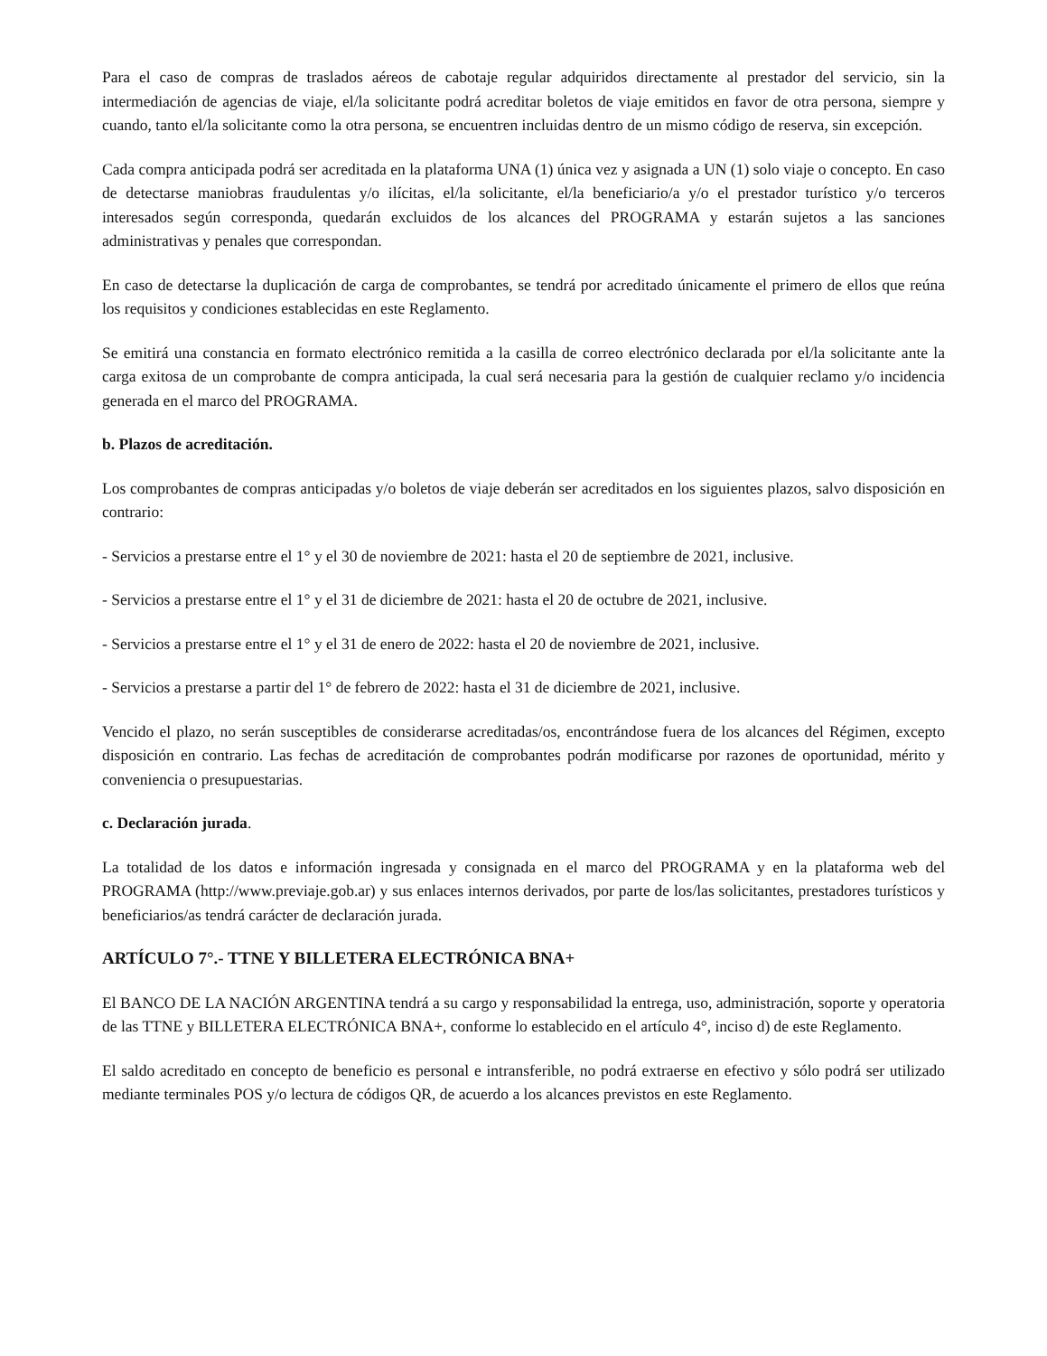Para el caso de compras de traslados aéreos de cabotaje regular adquiridos directamente al prestador del servicio, sin la intermediación de agencias de viaje, el/la solicitante podrá acreditar boletos de viaje emitidos en favor de otra persona, siempre y cuando, tanto el/la solicitante como la otra persona, se encuentren incluidas dentro de un mismo código de reserva, sin excepción.
Cada compra anticipada podrá ser acreditada en la plataforma UNA (1) única vez y asignada a UN (1) solo viaje o concepto. En caso de detectarse maniobras fraudulentas y/o ilícitas, el/la solicitante, el/la beneficiario/a y/o el prestador turístico y/o terceros interesados según corresponda, quedarán excluidos de los alcances del PROGRAMA y estarán sujetos a las sanciones administrativas y penales que correspondan.
En caso de detectarse la duplicación de carga de comprobantes, se tendrá por acreditado únicamente el primero de ellos que reúna los requisitos y condiciones establecidas en este Reglamento.
Se emitirá una constancia en formato electrónico remitida a la casilla de correo electrónico declarada por el/la solicitante ante la carga exitosa de un comprobante de compra anticipada, la cual será necesaria para la gestión de cualquier reclamo y/o incidencia generada en el marco del PROGRAMA.
b. Plazos de acreditación.
Los comprobantes de compras anticipadas y/o boletos de viaje deberán ser acreditados en los siguientes plazos, salvo disposición en contrario:
- Servicios a prestarse entre el 1° y el 30 de noviembre de 2021: hasta el 20 de septiembre de 2021, inclusive.
- Servicios a prestarse entre el 1° y el 31 de diciembre de 2021: hasta el 20 de octubre de 2021, inclusive.
- Servicios a prestarse entre el 1° y el 31 de enero de 2022: hasta el 20 de noviembre de 2021, inclusive.
- Servicios a prestarse a partir del 1° de febrero de 2022: hasta el 31 de diciembre de 2021, inclusive.
Vencido el plazo, no serán susceptibles de considerarse acreditadas/os, encontrándose fuera de los alcances del Régimen, excepto disposición en contrario. Las fechas de acreditación de comprobantes podrán modificarse por razones de oportunidad, mérito y conveniencia o presupuestarias.
c. Declaración jurada.
La totalidad de los datos e información ingresada y consignada en el marco del PROGRAMA y en la plataforma web del PROGRAMA (http://www.previaje.gob.ar) y sus enlaces internos derivados, por parte de los/las solicitantes, prestadores turísticos y beneficiarios/as tendrá carácter de declaración jurada.
ARTÍCULO 7°.- TTNE Y BILLETERA ELECTRÓNICA BNA+
El BANCO DE LA NACIÓN ARGENTINA tendrá a su cargo y responsabilidad la entrega, uso, administración, soporte y operatoria de las TTNE y BILLETERA ELECTRÓNICA BNA+, conforme lo establecido en el artículo 4°, inciso d) de este Reglamento.
El saldo acreditado en concepto de beneficio es personal e intransferible, no podrá extraerse en efectivo y sólo podrá ser utilizado mediante terminales POS y/o lectura de códigos QR, de acuerdo a los alcances previstos en este Reglamento.